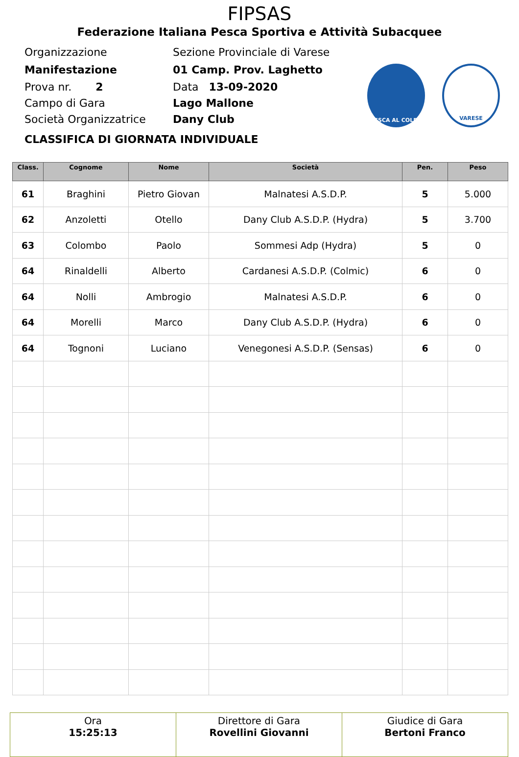FIPSAS
Federazione Italiana Pesca Sportiva e Attività Subacquee
Organizzazione Sezione Provinciale di Varese
Manifestazione 01 Camp. Prov. Laghetto
Prova nr. 2 Data 13-09-2020
Campo di Gara Lago Mallone
Società Organizzatrice Dany Club
CLASSIFICA DI GIORNATA INDIVIDUALE
PESCA AL COLPO VARESE
| Class. | Cognome | Nome | Società | Pen. | Peso |
| --- | --- | --- | --- | --- | --- |
| 61 | Braghini | Pietro Giovan | Malnatesi A.S.D.P. | 5 | 5.000 |
| 62 | Anzoletti | Otello | Dany Club A.S.D.P. (Hydra) | 5 | 3.700 |
| 63 | Colombo | Paolo | Sommesi Adp (Hydra) | 5 | 0 |
| 64 | Rinaldelli | Alberto | Cardanesi A.S.D.P. (Colmic) | 6 | 0 |
| 64 | Nolli | Ambrogio | Malnatesi A.S.D.P. | 6 | 0 |
| 64 | Morelli | Marco | Dany Club A.S.D.P. (Hydra) | 6 | 0 |
| 64 | Tognoni | Luciano | Venegonesi A.S.D.P. (Sensas) | 6 | 0 |
| Ora 15:25:13 | Direttore di Gara Rovellini Giovanni | Giudice di Gara Bertoni Franco |